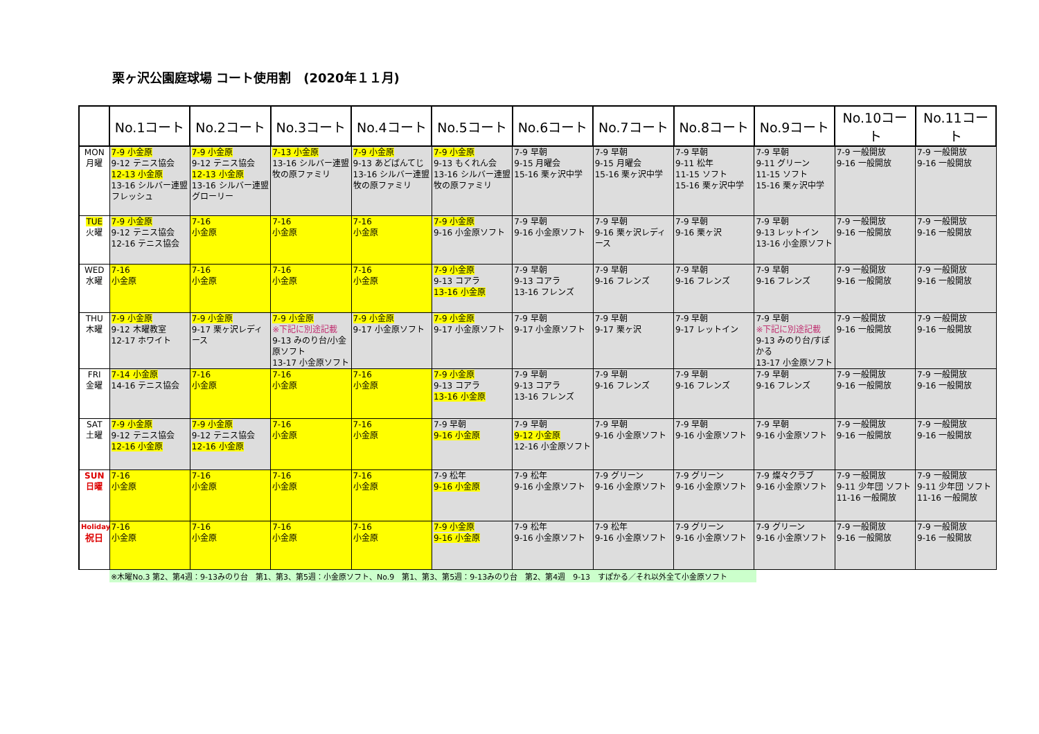栗ヶ沢公園庭球場 コート使用割　(2020年１１月)
| | No.1コート | No.2コート | No.3コート | No.4コート | No.5コート | No.6コート | No.7コート | No.8コート | No.9コート | No.10コート | No.11コート |
| --- | --- | --- | --- | --- | --- | --- | --- | --- | --- | --- | --- |
| MON 月曜 | 7-9 小金原 9-12 テニス協会 12-13 小金原 13-16 シルバー連盟 フレッシュ | 7-9 小金原 9-12 テニス協会 12-13 小金原 13-16 シルバー連盟 グローリー | 7-13 小金原 13-16 シルバー連盟 牧の原ファミリ | 7-9 小金原 9-13 あどばんてじ 13-16 シルバー連盟 牧の原ファミリ | 7-9 小金原 9-13 もくれん会 13-16 シルバー連盟 牧の原ファミリ | 7-9 早朝 9-15 月曜会 15-16 栗ヶ沢中学 | 7-9 早朝 9-15 月曜会 15-16 栗ヶ沢中学 | 7-9 早朝 9-11 松年 11-15 ソフト 15-16 栗ヶ沢中学 | 7-9 早朝 9-11 グリーン 11-15 ソフト 15-16 栗ヶ沢中学 | 7-9 一般開放 9-16 一般開放 | 7-9 一般開放 9-16 一般開放 |
| TUE 火曜 | 7-9 小金原 9-12 テニス協会 12-16 テニス協会 | 7-16 小金原 | 7-16 小金原 | 7-16 小金原 | 7-9 小金原 9-16 小金原ソフト | 7-9 早朝 9-16 小金原ソフト | 7-9 早朝 9-16 栗ヶ沢レディース | 7-9 早朝 9-16 栗ヶ沢 | 7-9 早朝 9-13 レットイン 13-16 小金原ソフト | 7-9 一般開放 9-16 一般開放 | 7-9 一般開放 9-16 一般開放 |
| WED 水曜 | 7-16 小金原 | 7-16 小金原 | 7-16 小金原 | 7-16 小金原 | 7-9 小金原 9-13 コアラ 13-16 小金原 | 7-9 早朝 9-13 コアラ 13-16 フレンズ | 7-9 早朝 9-16 フレンズ | 7-9 早朝 9-16 フレンズ | 7-9 早朝 9-16 フレンズ | 7-9 一般開放 9-16 一般開放 | 7-9 一般開放 9-16 一般開放 |
| THU 木曜 | 7-9 小金原 9-12 木曜教室 12-17 ホワイト | 7-9 小金原 9-17 栗ヶ沢レディース | 7-9 小金原 ※下記に別途記載 9-13 みのり台/小金原ソフト 13-17 小金原ソフト | 7-9 小金原 9-17 小金原ソフト | 7-9 小金原 9-17 小金原ソフト | 7-9 早朝 9-17 小金原ソフト | 7-9 早朝 9-17 栗ヶ沢 | 7-9 早朝 9-17 レットイン | 7-9 早朝 ※下記に別途記載 9-13 みのり台/すぽかる 13-17 小金原ソフト | 7-9 一般開放 9-16 一般開放 | 7-9 一般開放 9-16 一般開放 |
| FRI 金曜 | 7-14 小金原 14-16 テニス協会 | 7-16 小金原 | 7-16 小金原 | 7-16 小金原 | 7-9 小金原 9-13 コアラ 13-16 小金原 | 7-9 早朝 9-13 コアラ 13-16 フレンズ | 7-9 早朝 9-16 フレンズ | 7-9 早朝 9-16 フレンズ | 7-9 早朝 9-16 フレンズ | 7-9 一般開放 9-16 一般開放 | 7-9 一般開放 9-16 一般開放 |
| SAT 土曜 | 7-9 小金原 9-12 テニス協会 12-16 小金原 | 7-9 小金原 9-12 テニス協会 12-16 小金原 | 7-16 小金原 | 7-16 小金原 | 7-9 早朝 9-16 小金原 | 7-9 早朝 9-12 小金原 12-16 小金原ソフト | 7-9 早朝 9-16 小金原ソフト | 7-9 早朝 9-16 小金原ソフト | 7-9 早朝 9-16 小金原ソフト | 7-9 一般開放 9-16 一般開放 | 7-9 一般開放 9-16 一般開放 |
| SUN 日曜 | 7-16 小金原 | 7-16 小金原 | 7-16 小金原 | 7-16 小金原 | 7-9 松年 9-16 小金原 | 7-9 松年 9-16 小金原ソフト | 7-9 グリーン 9-16 小金原ソフト | 7-9 グリーン 9-16 小金原ソフト | 7-9 燦々クラブ 9-16 小金原ソフト | 7-9 一般開放 9-11 少年団 ソフト 11-16 一般開放 | 7-9 一般開放 9-11 少年団 ソフト 11-16 一般開放 |
| Holiday 祝日 | 7-16 小金原 | 7-16 小金原 | 7-16 小金原 | 7-16 小金原 | 7-9 小金原 9-16 小金原 | 7-9 松年 9-16 小金原ソフト | 7-9 松年 9-16 小金原ソフト | 7-9 グリーン 9-16 小金原ソフト | 7-9 グリーン 9-16 小金原ソフト | 7-9 一般開放 9-16 一般開放 | 7-9 一般開放 9-16 一般開放 |
※木曜No.3 第2、第4週：9-13みのり台　第1、第3、第5週：小金原ソフト、No.9　第1、第3、第5週：9-13みのり台　第2、第4週　9-13　すぽかる／それ以外全て小金原ソフト